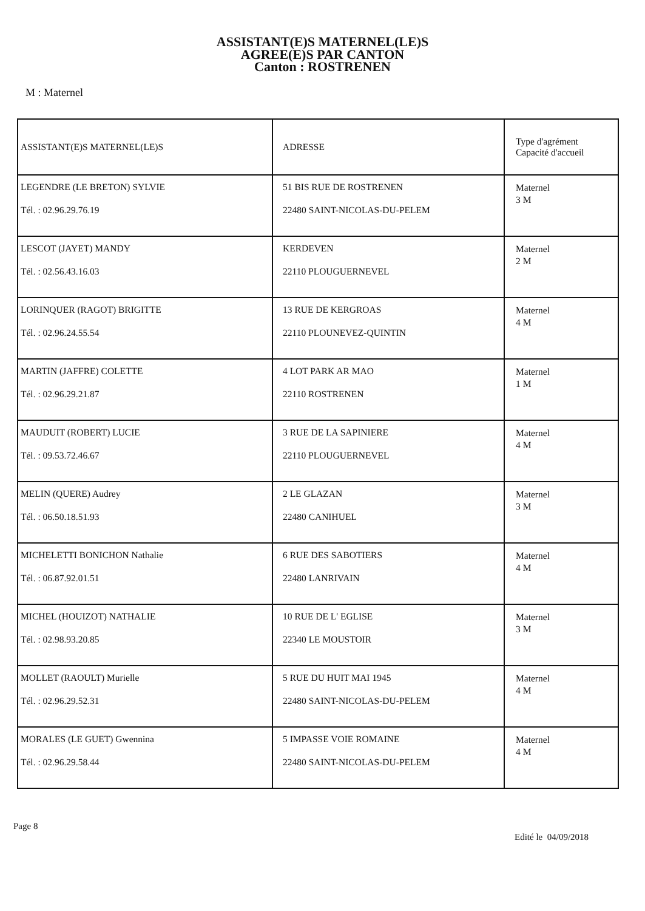ASSISTANT(E)S MATERNEL(LE)S
AGREE(E)S PAR CANTON
Canton : ROSTRENEN
M : Maternel
| ASSISTANT(E)S MATERNEL(LE)S | ADRESSE | Type d'agrément Capacité d'accueil |
| --- | --- | --- |
| LEGENDRE (LE BRETON) SYLVIE Tél. : 02.96.29.76.19 | 51 BIS RUE DE ROSTRENEN 22480 SAINT-NICOLAS-DU-PELEM | Maternel 3 M |
| LESCOT (JAYET) MANDY Tél. : 02.56.43.16.03 | KERDEVEN 22110 PLOUGUERNEVEL | Maternel 2 M |
| LORINQUER (RAGOT) BRIGITTE Tél. : 02.96.24.55.54 | 13 RUE DE KERGROAS 22110 PLOUNEVEZ-QUINTIN | Maternel 4 M |
| MARTIN (JAFFRE) COLETTE Tél. : 02.96.29.21.87 | 4 LOT PARK AR MAO 22110 ROSTRENEN | Maternel 1 M |
| MAUDUIT (ROBERT) LUCIE Tél. : 09.53.72.46.67 | 3 RUE DE LA SAPINIERE 22110 PLOUGUERNEVEL | Maternel 4 M |
| MELIN (QUERE) Audrey Tél. : 06.50.18.51.93 | 2 LE GLAZAN 22480 CANIHUEL | Maternel 3 M |
| MICHELETTI BONICHON Nathalie Tél. : 06.87.92.01.51 | 6 RUE DES SABOTIERS 22480 LANRIVAIN | Maternel 4 M |
| MICHEL (HOUIZOT) NATHALIE Tél. : 02.98.93.20.85 | 10 RUE DE L' EGLISE 22340 LE MOUSTOIR | Maternel 3 M |
| MOLLET (RAOULT) Murielle Tél. : 02.96.29.52.31 | 5 RUE DU HUIT MAI 1945 22480 SAINT-NICOLAS-DU-PELEM | Maternel 4 M |
| MORALES (LE GUET) Gwennina Tél. : 02.96.29.58.44 | 5 IMPASSE VOIE ROMAINE 22480 SAINT-NICOLAS-DU-PELEM | Maternel 4 M |
Page 8
Edité le 04/09/2018